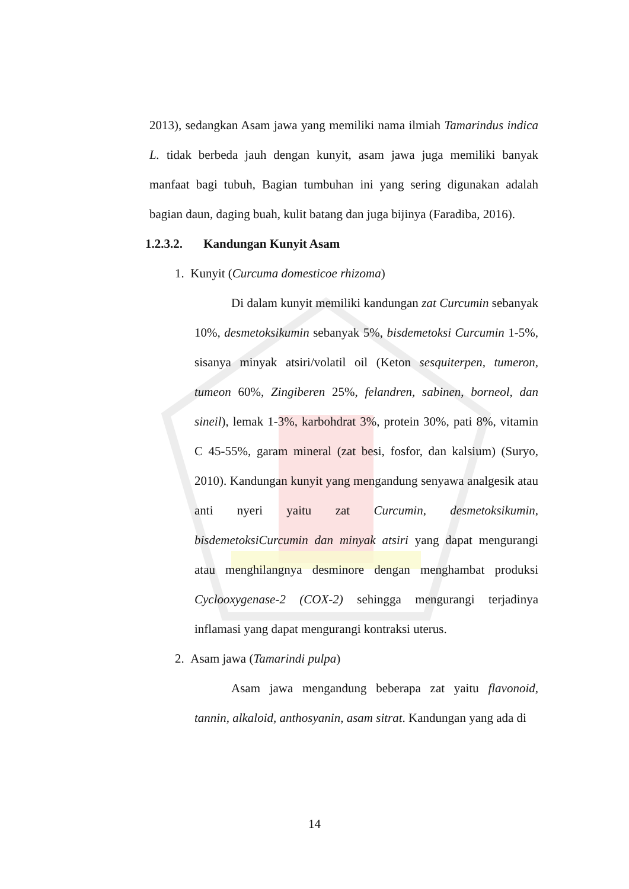2013), sedangkan Asam jawa yang memiliki nama ilmiah Tamarindus indica L. tidak berbeda jauh dengan kunyit, asam jawa juga memiliki banyak manfaat bagi tubuh, Bagian tumbuhan ini yang sering digunakan adalah bagian daun, daging buah, kulit batang dan juga bijinya (Faradiba, 2016).
1.2.3.2. Kandungan Kunyit Asam
1. Kunyit (Curcuma domesticoe rhizoma)
Di dalam kunyit memiliki kandungan zat Curcumin sebanyak 10%, desmetoksikumin sebanyak 5%, bisdemetoksi Curcumin 1-5%, sisanya minyak atsiri/volatil oil (Keton sesquiterpen, tumeron, tumeon 60%, Zingiberen 25%, felandren, sabinen, borneol, dan sineil), lemak 1-3%, karbohdrat 3%, protein 30%, pati 8%, vitamin C 45-55%, garam mineral (zat besi, fosfor, dan kalsium) (Suryo, 2010). Kandungan kunyit yang mengandung senyawa analgesik atau anti nyeri yaitu zat Curcumin, desmetoksikumin, bisdemetoksiCurcumin dan minyak atsiri yang dapat mengurangi atau menghilangnya desminore dengan menghambat produksi Cyclooxygenase-2 (COX-2) sehingga mengurangi terjadinya inflamasi yang dapat mengurangi kontraksi uterus.
2. Asam jawa (Tamarindi pulpa)
Asam jawa mengandung beberapa zat yaitu flavonoid, tannin, alkaloid, anthosyanin, asam sitrat. Kandungan yang ada di
14